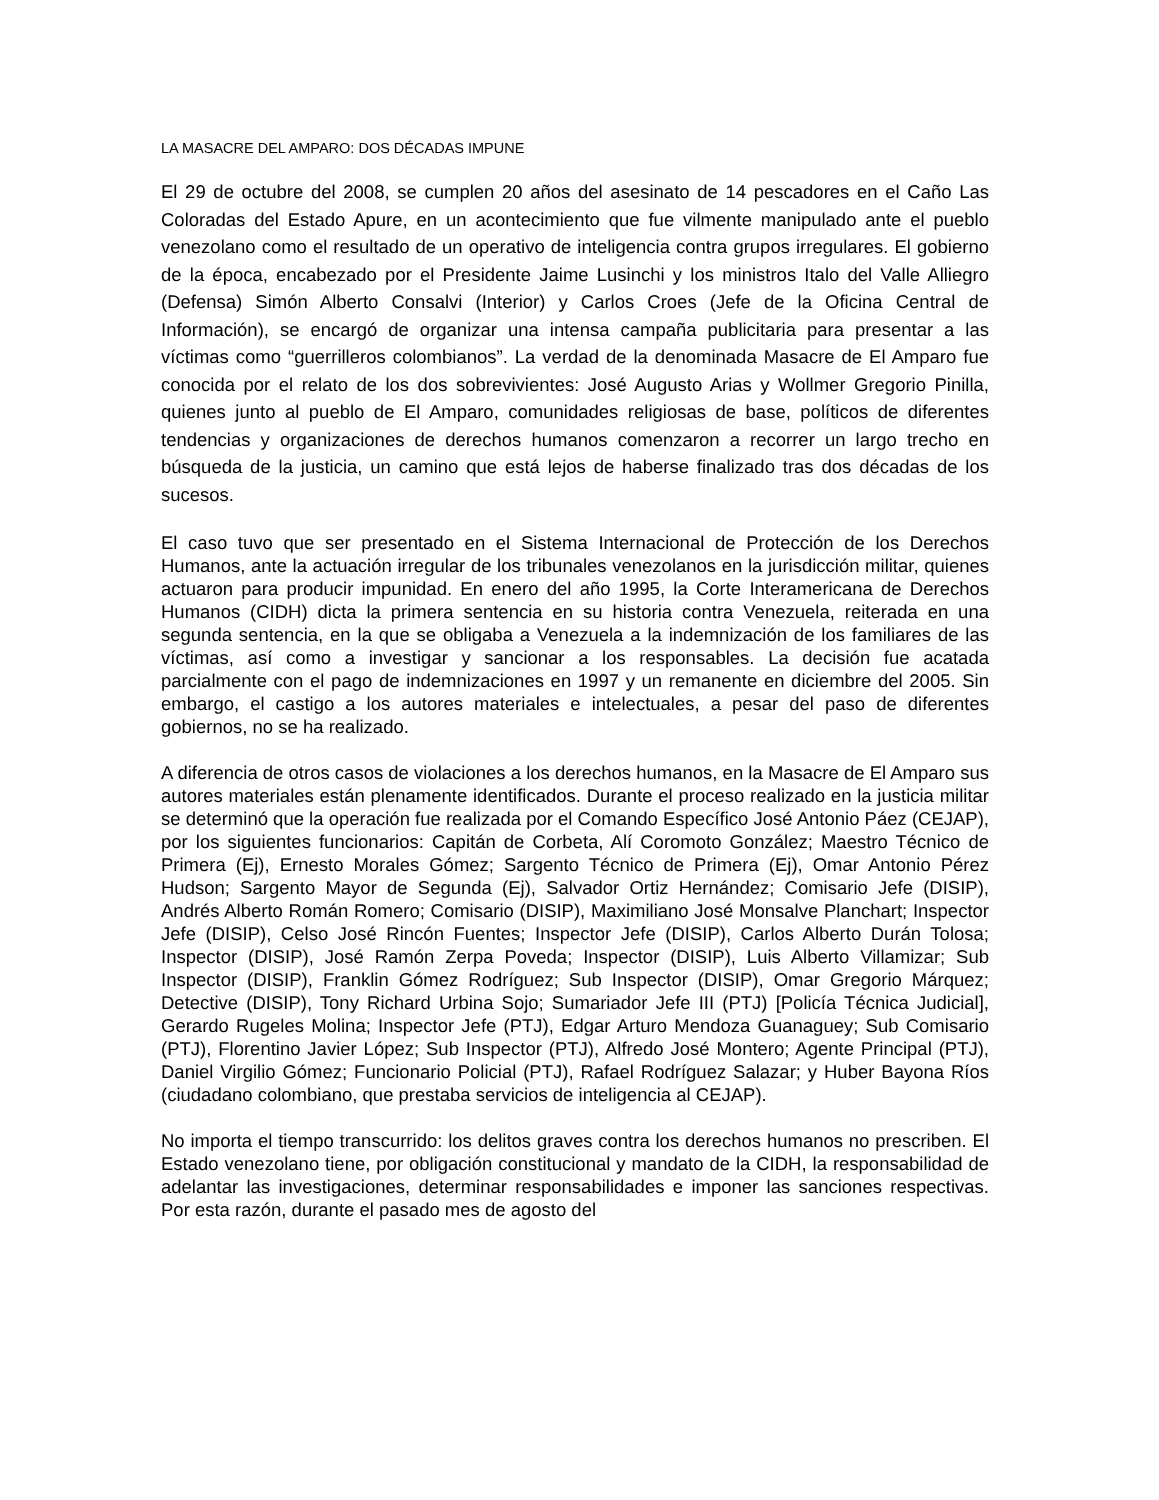LA MASACRE DEL AMPARO: DOS DÉCADAS IMPUNE
El 29 de octubre del 2008, se cumplen 20 años del asesinato de 14 pescadores en el Caño Las Coloradas del Estado Apure, en un acontecimiento que fue vilmente manipulado ante el pueblo venezolano como el resultado de un operativo de inteligencia contra grupos irregulares. El gobierno de la época, encabezado por el Presidente Jaime Lusinchi y los ministros Italo del Valle Alliegro (Defensa) Simón Alberto Consalvi (Interior) y Carlos Croes (Jefe de la Oficina Central de Información), se encargó de organizar una intensa campaña publicitaria para presentar a las víctimas como “guerrilleros colombianos”. La verdad de la denominada Masacre de El Amparo fue conocida por el relato de los dos sobrevivientes: José Augusto Arias y Wollmer Gregorio Pinilla, quienes junto al pueblo de El Amparo, comunidades religiosas de base, políticos de diferentes tendencias y organizaciones de derechos humanos comenzaron a recorrer un largo trecho en búsqueda de la justicia, un camino que está lejos de haberse finalizado tras dos décadas de los sucesos.
El caso tuvo que ser presentado en el Sistema Internacional de Protección de los Derechos Humanos, ante la actuación irregular de los tribunales venezolanos en la jurisdicción militar, quienes actuaron para producir impunidad. En enero del año 1995, la Corte Interamericana de Derechos Humanos (CIDH) dicta la primera sentencia en su historia contra Venezuela, reiterada en una segunda sentencia, en la que se obligaba a Venezuela a la indemnización de los familiares de las víctimas, así como a investigar y sancionar a los responsables. La decisión fue acatada parcialmente con el pago de indemnizaciones en 1997 y un remanente en diciembre del 2005. Sin embargo, el castigo a los autores materiales e intelectuales, a pesar del paso de diferentes gobiernos, no se ha realizado.
A diferencia de otros casos de violaciones a los derechos humanos, en la Masacre de El Amparo sus autores materiales están plenamente identificados. Durante el proceso realizado en la justicia militar se determinó que la operación fue realizada por el Comando Específico José Antonio Páez (CEJAP), por los siguientes funcionarios: Capitán de Corbeta, Alí Coromoto González; Maestro Técnico de Primera (Ej), Ernesto Morales Gómez; Sargento Técnico de Primera (Ej), Omar Antonio Pérez Hudson; Sargento Mayor de Segunda (Ej), Salvador Ortiz Hernández; Comisario Jefe (DISIP), Andrés Alberto Román Romero; Comisario (DISIP), Maximiliano José Monsalve Planchart; Inspector Jefe (DISIP), Celso José Rincón Fuentes; Inspector Jefe (DISIP), Carlos Alberto Durán Tolosa; Inspector (DISIP), José Ramón Zerpa Poveda; Inspector (DISIP), Luis Alberto Villamizar; Sub Inspector (DISIP), Franklin Gómez Rodríguez; Sub Inspector (DISIP), Omar Gregorio Márquez; Detective (DISIP), Tony Richard Urbina Sojo; Sumariador Jefe III (PTJ) [Policía Técnica Judicial], Gerardo Rugeles Molina; Inspector Jefe (PTJ), Edgar Arturo Mendoza Guanaguey; Sub Comisario (PTJ), Florentino Javier López; Sub Inspector (PTJ), Alfredo José Montero; Agente Principal (PTJ), Daniel Virgilio Gómez; Funcionario Policial (PTJ), Rafael Rodríguez Salazar; y Huber Bayona Ríos (ciudadano colombiano, que prestaba servicios de inteligencia al CEJAP).
No importa el tiempo transcurrido: los delitos graves contra los derechos humanos no prescriben. El Estado venezolano tiene, por obligación constitucional y mandato de la CIDH, la responsabilidad de adelantar las investigaciones, determinar responsabilidades e imponer las sanciones respectivas. Por esta razón, durante el pasado mes de agosto del